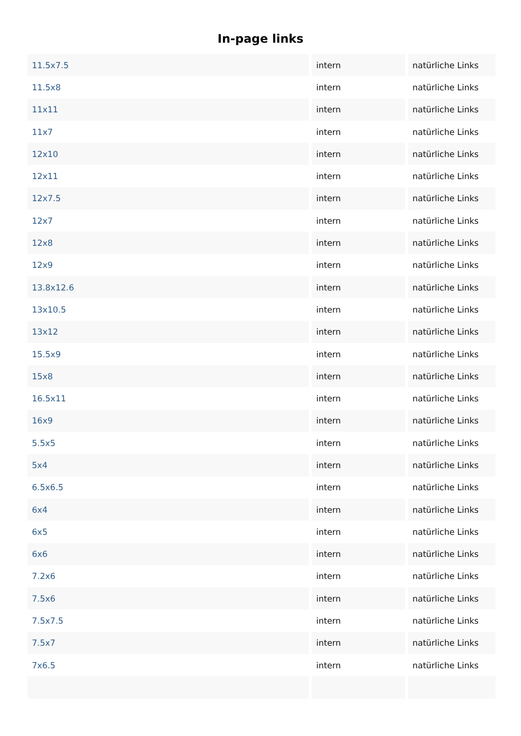In-page links
| 11.5x7.5 | intern | natürliche Links |
| 11.5x8 | intern | natürliche Links |
| 11x11 | intern | natürliche Links |
| 11x7 | intern | natürliche Links |
| 12x10 | intern | natürliche Links |
| 12x11 | intern | natürliche Links |
| 12x7.5 | intern | natürliche Links |
| 12x7 | intern | natürliche Links |
| 12x8 | intern | natürliche Links |
| 12x9 | intern | natürliche Links |
| 13.8x12.6 | intern | natürliche Links |
| 13x10.5 | intern | natürliche Links |
| 13x12 | intern | natürliche Links |
| 15.5x9 | intern | natürliche Links |
| 15x8 | intern | natürliche Links |
| 16.5x11 | intern | natürliche Links |
| 16x9 | intern | natürliche Links |
| 5.5x5 | intern | natürliche Links |
| 5x4 | intern | natürliche Links |
| 6.5x6.5 | intern | natürliche Links |
| 6x4 | intern | natürliche Links |
| 6x5 | intern | natürliche Links |
| 6x6 | intern | natürliche Links |
| 7.2x6 | intern | natürliche Links |
| 7.5x6 | intern | natürliche Links |
| 7.5x7.5 | intern | natürliche Links |
| 7.5x7 | intern | natürliche Links |
| 7x6.5 | intern | natürliche Links |